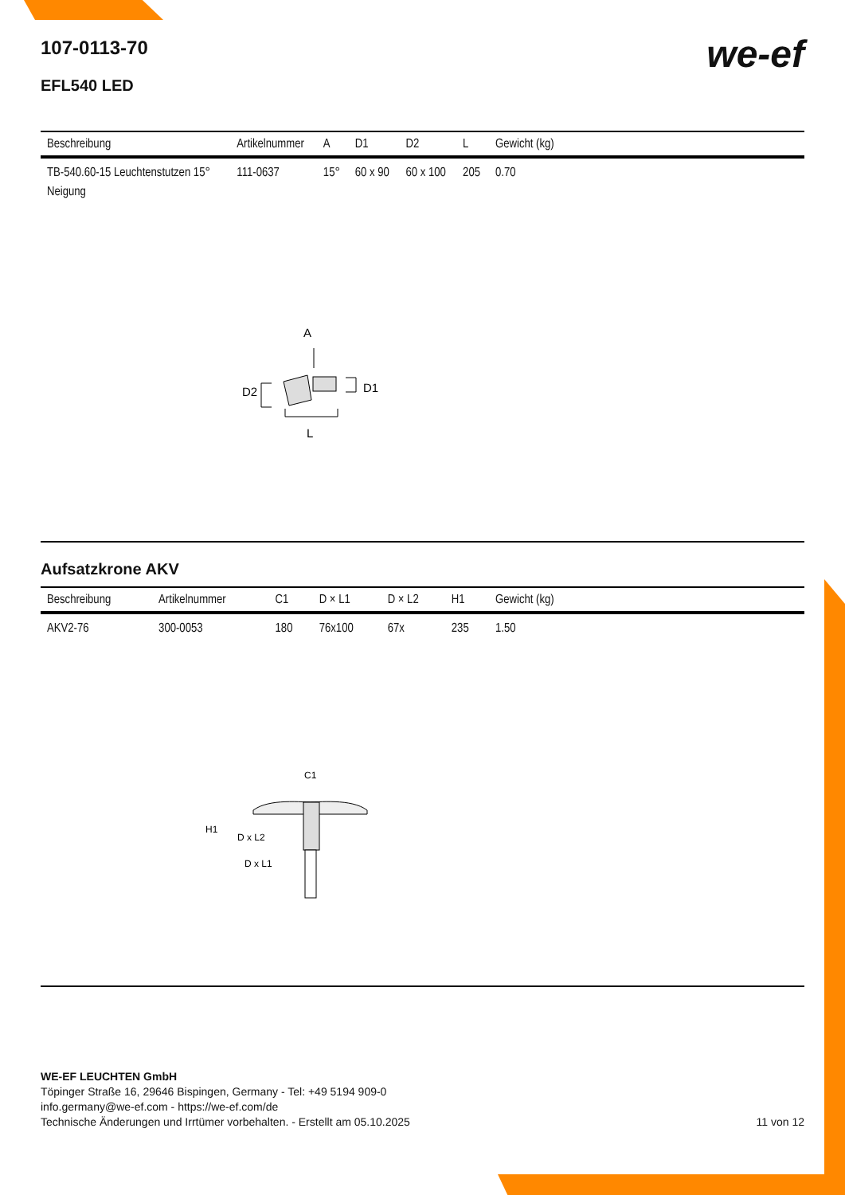we-ef
107-0113-70
EFL540 LED
| Beschreibung | Artikelnummer | A | D1 | D2 | L | Gewicht (kg) |
| --- | --- | --- | --- | --- | --- | --- |
| TB-540.60-15 Leuchtenstutzen 15° Neigung | 111-0637 | 15° | 60 x 90 | 60 x 100 | 205 | 0.70 |
A
D2
D1
L
Aufsatzkrone AKV
| Beschreibung | Artikelnummer | C1 | D × L1 | D × L2 | H1 | Gewicht (kg) |
| --- | --- | --- | --- | --- | --- | --- |
| AKV2-76 | 300-0053 | 180 | 76x100 | 67x | 235 | 1.50 |
C1
H1
D x L2
D x L1
WE-EF LEUCHTEN GmbH
Töpinger Straße 16, 29646 Bispingen, Germany - Tel: +49 5194 909-0
info.germany@we-ef.com - https://we-ef.com/de
Technische Änderungen und Irrtümer vorbehalten. - Erstellt am 05.10.2025 11 von 12